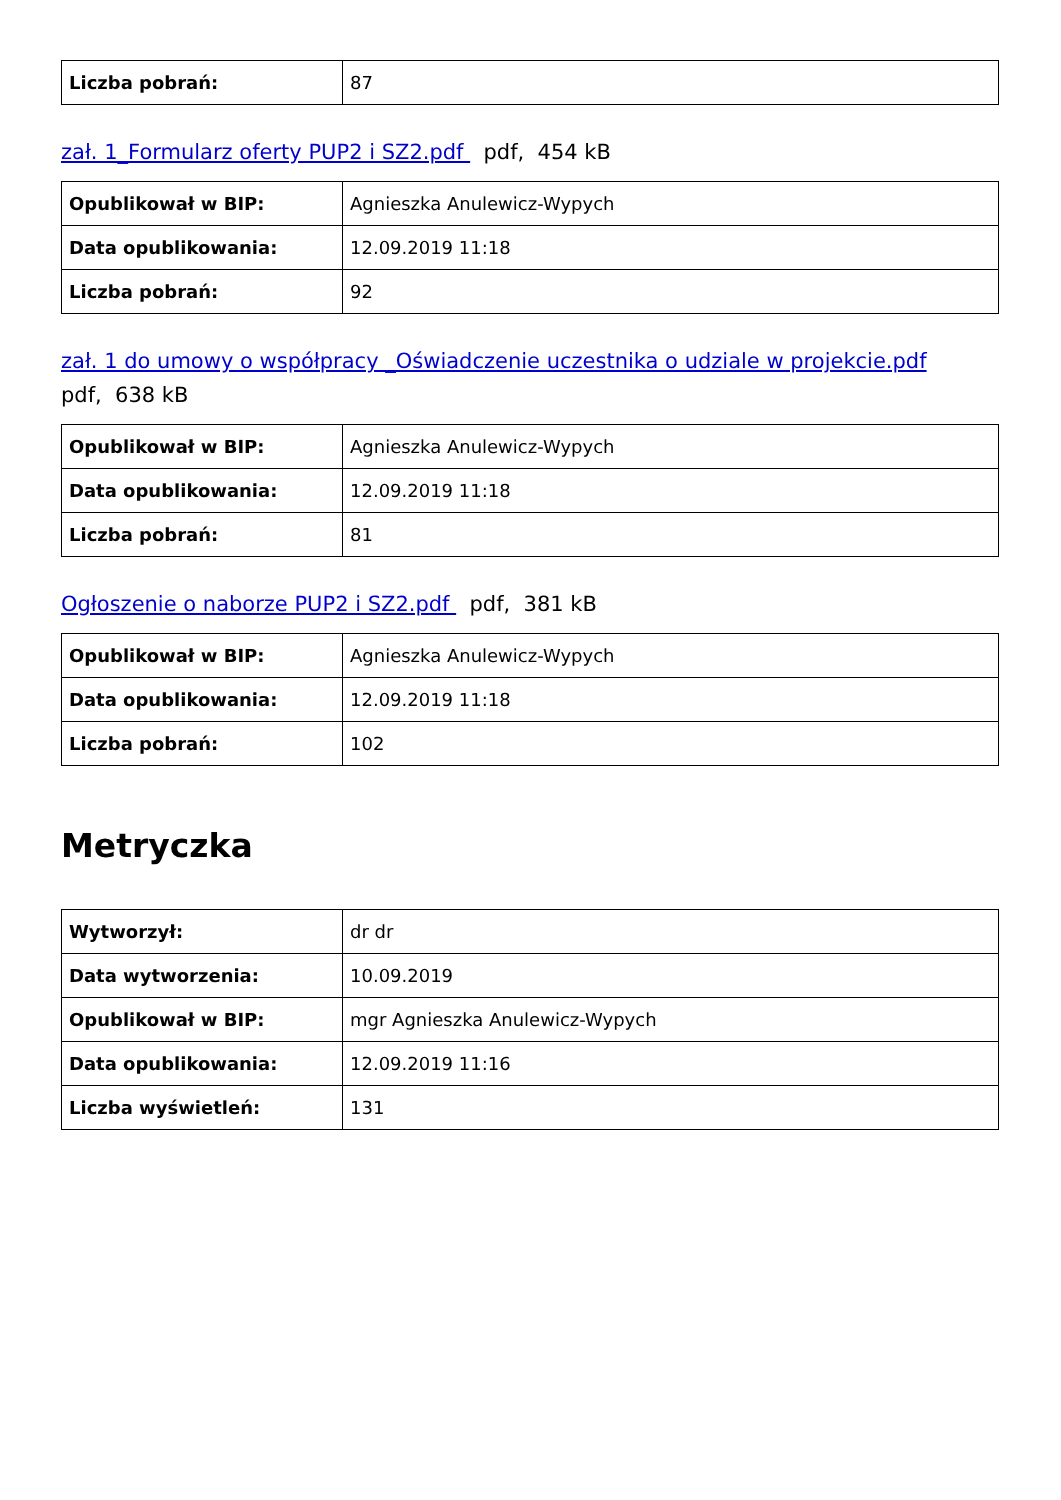| Liczba pobrań: | 87 |
zał. 1_Formularz oferty PUP2 i SZ2.pdf pdf, 454 kB
| Opublikował w BIP: | Agnieszka Anulewicz-Wypych |
| Data opublikowania: | 12.09.2019 11:18 |
| Liczba pobrań: | 92 |
zał. 1 do umowy o współpracy _Oświadczenie uczestnika o udziale w projekcie.pdf
pdf, 638 kB
| Opublikował w BIP: | Agnieszka Anulewicz-Wypych |
| Data opublikowania: | 12.09.2019 11:18 |
| Liczba pobrań: | 81 |
Ogłoszenie o naborze PUP2 i SZ2.pdf pdf, 381 kB
| Opublikował w BIP: | Agnieszka Anulewicz-Wypych |
| Data opublikowania: | 12.09.2019 11:18 |
| Liczba pobrań: | 102 |
Metryczka
| Wytworzył: | dr dr |
| Data wytworzenia: | 10.09.2019 |
| Opublikował w BIP: | mgr Agnieszka Anulewicz-Wypych |
| Data opublikowania: | 12.09.2019 11:16 |
| Liczba wyświetleń: | 131 |